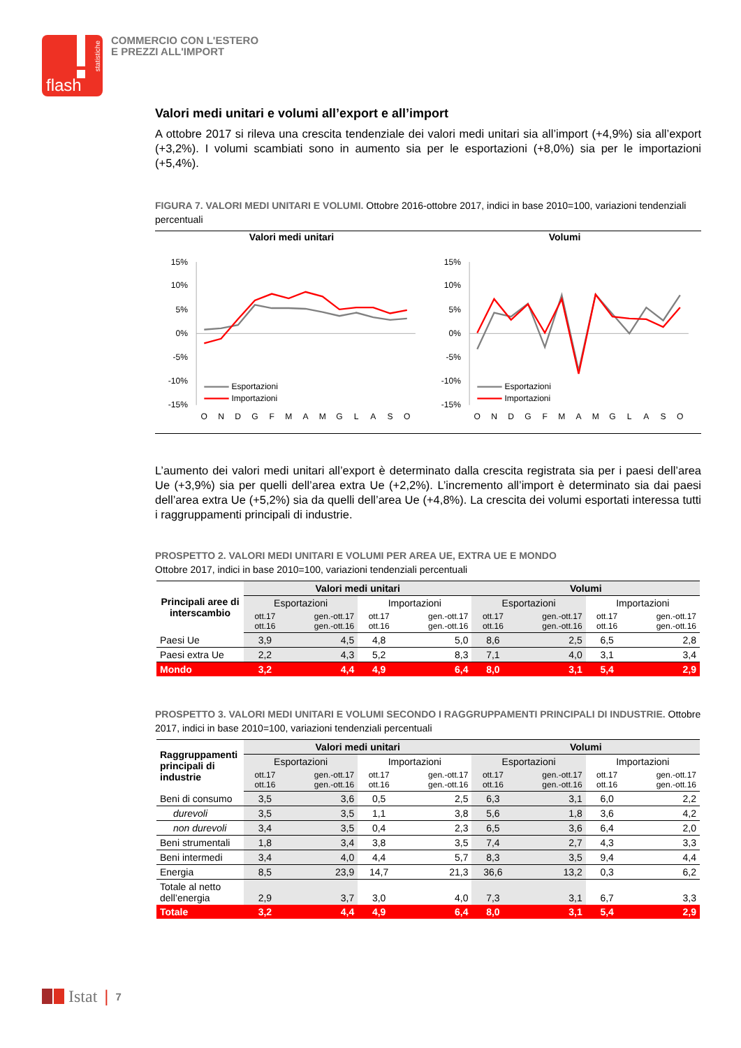flash
statistiche
COMMERCIO CON L'ESTERO
E PREZZI ALL'IMPORT
Valori medi unitari e volumi all’export e all’import
A ottobre 2017 si rileva una crescita tendenziale dei valori medi unitari sia all’import (+4,9%) sia all’export (+3,2%). I volumi scambiati sono in aumento sia per le esportazioni (+8,0%) sia per le importazioni (+5,4%).
FIGURA 7. VALORI MEDI UNITARI E VOLUMI. Ottobre 2016-ottobre 2017, indici in base 2010=100, variazioni tendenziali percentuali
Valori medi unitari
15%
10%
5%
0%
-5%
-10%
-15%
Esportazioni
Importazioni
O
N
D
G
F
M
A
M
G
L
A
S
O
Volumi
15%
10%
5%
0%
-5%
-10%
-15%
Esportazioni
Importazioni
O
N
D
G
F
M
A
M
G
L
A
S
O
L’aumento dei valori medi unitari all’export è determinato dalla crescita registrata sia per i paesi dell’area Ue (+3,9%) sia per quelli dell’area extra Ue (+2,2%). L’incremento all’import è determinato sia dai paesi dell’area extra Ue (+5,2%) sia da quelli dell’area Ue (+4,8%). La crescita dei volumi esportati interessa tutti i raggruppamenti principali di industrie.
PROSPETTO 2. VALORI MEDI UNITARI E VOLUMI PER AREA UE, EXTRA UE E MONDO
Ottobre 2017, indici in base 2010=100, variazioni tendenziali percentuali
| Principali aree di interscambio | Valori medi unitari | | | | Volumi | | | |
| --- | --- | --- | --- | --- | --- | --- | --- | --- |
| | Esportazioni | | Importazioni | | Esportazioni | | Importazioni | |
| | ott.17 ott.16 | gen.-ott.17 gen.-ott.16 | ott.17 ott.16 | gen.-ott.17 gen.-ott.16 | ott.17 ott.16 | gen.-ott.17 gen.-ott.16 | ott.17 ott.16 | gen.-ott.17 gen.-ott.16 |
| Paesi Ue | 3,9 | 4,5 | 4,8 | 5,0 | 8,6 | 2,5 | 6,5 | 2,8 |
| Paesi extra Ue | 2,2 | 4,3 | 5,2 | 8,3 | 7,1 | 4,0 | 3,1 | 3,4 |
| Mondo | 3,2 | 4,4 | 4,9 | 6,4 | 8,0 | 3,1 | 5,4 | 2,9 |
PROSPETTO 3. VALORI MEDI UNITARI E VOLUMI SECONDO I RAGGRUPPAMENTI PRINCIPALI DI INDUSTRIE. Ottobre 2017, indici in base 2010=100, variazioni tendenziali percentuali
| Raggruppamenti principali di industrie | Valori medi unitari | | | | Volumi | | | |
| --- | --- | --- | --- | --- | --- | --- | --- | --- |
| | Esportazioni | | Importazioni | | Esportazioni | | Importazioni | |
| | ott.17 ott.16 | gen.-ott.17 gen.-ott.16 | ott.17 ott.16 | gen.-ott.17 gen.-ott.16 | ott.17 ott.16 | gen.-ott.17 gen.-ott.16 | ott.17 ott.16 | gen.-ott.17 gen.-ott.16 |
| Beni di consumo | 3,5 | 3,6 | 0,5 | 2,5 | 6,3 | 3,1 | 6,0 | 2,2 |
| durevoli | 3,5 | 3,5 | 1,1 | 3,8 | 5,6 | 1,8 | 3,6 | 4,2 |
| non durevoli | 3,4 | 3,5 | 0,4 | 2,3 | 6,5 | 3,6 | 6,4 | 2,0 |
| Beni strumentali | 1,8 | 3,4 | 3,8 | 3,5 | 7,4 | 2,7 | 4,3 | 3,3 |
| Beni intermedi | 3,4 | 4,0 | 4,4 | 5,7 | 8,3 | 3,5 | 9,4 | 4,4 |
| Energia | 8,5 | 23,9 | 14,7 | 21,3 | 36,6 | 13,2 | 0,3 | 6,2 |
| Totale al netto dell’energia | 2,9 | 3,7 | 3,0 | 4,0 | 7,3 | 3,1 | 6,7 | 3,3 |
| Totale | 3,2 | 4,4 | 4,9 | 6,4 | 8,0 | 3,1 | 5,4 | 2,9 |
Istat | 7